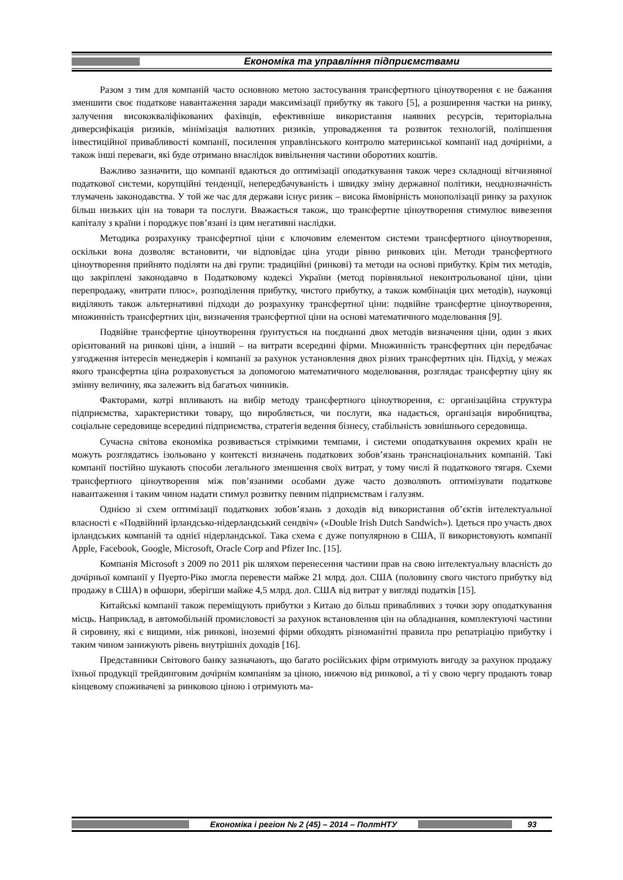Економіка та управління підприємствами
Разом з тим для компаній часто основною метою застосування трансфертного ціноутворення є не бажання зменшити своє податкове навантаження заради максимізації прибутку як такого [5], а розширення частки на ринку, залучення висококваліфікованих фахівців, ефективніше використання наявних ресурсів, територіальна диверсифікація ризиків, мінімізація валютних ризиків, упровадження та розвиток технологій, поліпшення інвестиційної привабливості компанії, посилення управлінського контролю материнської компанії над дочірніми, а також інші переваги, які буде отримано внаслідок вивільнення частини оборотних коштів.
Важливо зазначити, що компанії вдаються до оптимізації оподаткування також через складнощі вітчизняної податкової системи, корупційні тенденції, непередбачуваність і швидку зміну державної політики, неоднозначність тлумачень законодавства. У той же час для держави існує ризик – висока ймовірність монополізації ринку за рахунок більш низьких цін на товари та послуги. Вважається також, що трансфертне ціноутворення стимулює вивезення капіталу з країни і породжує пов’язані із цим негативні наслідки.
Методика розрахунку трансфертної ціни є ключовим елементом системи трансфертного ціноутворення, оскільки вона дозволяє встановити, чи відповідає ціна угоди рівню ринкових цін. Методи трансфертного ціноутворення прийнято поділяти на дві групи: традиційні (ринкові) та методи на основі прибутку. Крім тих методів, що закріплені законодавчо в Податковому кодексі України (метод порівняльної неконтрольованої ціни, ціни перепродажу, «витрати плюс», розподілення прибутку, чистого прибутку, а також комбінація цих методів), науковці виділяють також альтернативні підходи до розрахунку трансфертної ціни: подвійне трансфертне ціноутворення, множинність трансфертних цін, визначення трансфертної ціни на основі математичного моделювання [9].
Подвійне трансфертне ціноутворення ґрунтується на поєднанні двох методів визначення ціни, один з яких орієнтований на ринкові ціни, а інший – на витрати всередині фірми. Множинність трансфертних цін передбачає узгодження інтересів менеджерів і компанії за рахунок установлення двох різних трансфертних цін. Підхід, у межах якого трансфертна ціна розраховується за допомогою математичного моделювання, розглядає трансфертну ціну як змінну величину, яка залежить від багатьох чинників.
Факторами, котрі впливають на вибір методу трансфертного ціноутворення, є: організаційна структура підприємства, характеристики товару, що виробляється, чи послуги, яка надається, організація виробництва, соціальне середовище всередині підприємства, стратегія ведення бізнесу, стабільність зовнішнього середовища.
Сучасна світова економіка розвивається стрімкими темпами, і системи оподаткування окремих країн не можуть розглядатись ізольовано у контексті визначень податкових зобов’язань транснаціональних компаній. Такі компанії постійно шукають способи легального зменшення своїх витрат, у тому числі й податкового тягаря. Схеми трансфертного ціноутворення між пов’язаними особами дуже часто дозволяють оптимізувати податкове навантаження і таким чином надати стимул розвитку певним підприємствам і галузям.
Однією зі схем оптимізації податкових зобов’язань з доходів від використання об’єктів інтелектуальної власності є «Подвійний ірландсько-нідерландський сендвіч» («Double Irish Dutch Sandwich»). Ідеться про участь двох ірландських компаній та однієї нідерландської. Така схема є дуже популярною в США, її використовують компанії Apple, Facebook, Google, Microsoft, Oracle Corp and Pfizer Inc. [15].
Компанія Microsoft з 2009 по 2011 рік шляхом перенесення частини прав на свою інтелектуальну власність до дочірньої компанії у Пуерто-Ріко змогла перевести майже 21 млрд. дол. США (половину свого чистого прибутку від продажу в США) в офшори, зберігши майже 4,5 млрд. дол. США від витрат у вигляді податків [15].
Китайські компанії також переміщують прибутки з Китаю до більш привабливих з точки зору оподаткування місць. Наприклад, в автомобільній промисловості за рахунок встановлення цін на обладнання, комплектуючі частини й сировину, які є вищими, ніж ринкові, іноземні фірми обходять різноманітні правила про репатріацію прибутку і таким чином занижують рівень внутрішніх доходів [16].
Представники Світового банку зазначають, що багато російських фірм отримують вигоду за рахунок продажу їхньої продукції трейдинговим дочірнім компаніям за ціною, нижчою від ринкової, а ті у свою чергу продають товар кінцевому споживачеві за ринковою ціною і отримують ма-
Економіка і регіон № 2 (45) – 2014 – ПолтНТУ 93